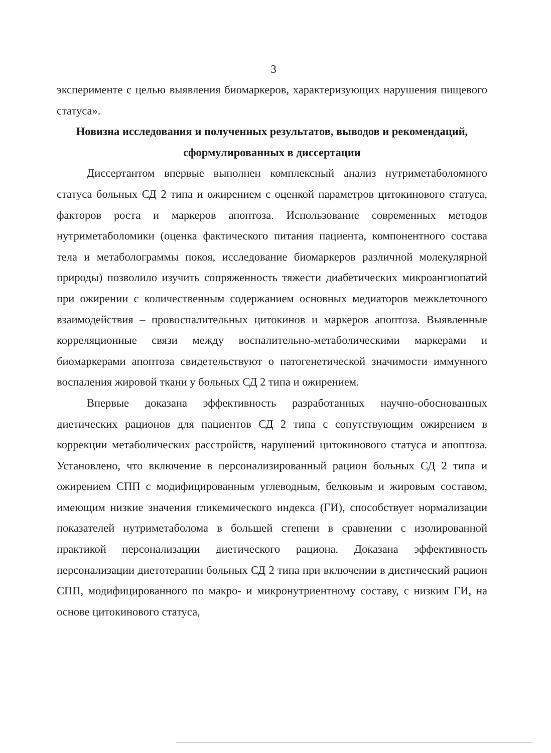3
эксперименте с целью выявления биомаркеров, характеризующих нарушения пищевого статуса».
Новизна исследования и полученных результатов, выводов и рекомендаций, сформулированных в диссертации
Диссертантом впервые выполнен комплексный анализ нутриметаболомного статуса больных СД 2 типа и ожирением с оценкой параметров цитокинового статуса, факторов роста и маркеров апоптоза. Использование современных методов нутриметаболомики (оценка фактического питания пациента, компонентного состава тела и метаболограммы покоя, исследование биомаркеров различной молекулярной природы) позволило изучить сопряженность тяжести диабетических микроангиопатий при ожирении с количественным содержанием основных медиаторов межклеточного взаимодействия – провоспалительных цитокинов и маркеров апоптоза. Выявленные корреляционные связи между воспалительно-метаболическими маркерами и биомаркерами апоптоза свидетельствуют о патогенетической значимости иммунного воспаления жировой ткани у больных СД 2 типа и ожирением.
Впервые доказана эффективность разработанных научно-обоснованных диетических рационов для пациентов СД 2 типа с сопутствующим ожирением в коррекции метаболических расстройств, нарушений цитокинового статуса и апоптоза. Установлено, что включение в персонализированный рацион больных СД 2 типа и ожирением СПП с модифицированным углеводным, белковым и жировым составом, имеющим низкие значения гликемического индекса (ГИ), способствует нормализации показателей нутриметаболома в большей степени в сравнении с изолированной практикой персонализации диетического рациона. Доказана эффективность персонализации диетотерапии больных СД 2 типа при включении в диетический рацион СПП, модифицированного по макро- и микронутриентному составу, с низким ГИ, на основе цитокинового статуса,